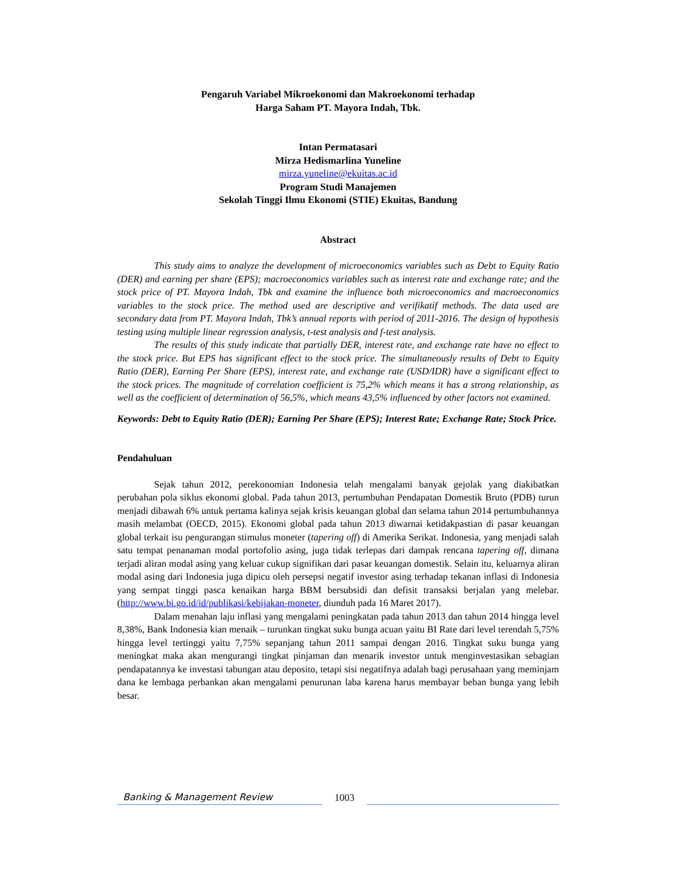Pengaruh Variabel Mikroekonomi dan Makroekonomi terhadap
Harga Saham PT. Mayora Indah, Tbk.
Intan Permatasari
Mirza Hedismarlina Yuneline
mirza.yuneline@ekuitas.ac.id
Program Studi Manajemen
Sekolah Tinggi Ilmu Ekonomi (STIE) Ekuitas, Bandung
Abstract
This study aims to analyze the development of microeconomics variables such as Debt to Equity Ratio (DER) and earning per share (EPS); macroeconomics variables such as interest rate and exchange rate; and the stock price of PT. Mayora Indah, Tbk and examine the influence both microeconomics and macroeconomics variables to the stock price. The method used are descriptive and verifikatif methods. The data used are secondary data from PT. Mayora Indah, Tbk’s annual reports with period of 2011-2016. The design of hypothesis testing using multiple linear regression analysis, t-test analysis and f-test analysis.
The results of this study indicate that partially DER, interest rate, and exchange rate have no effect to the stock price. But EPS has significant effect to the stock price. The simultaneously results of Debt to Equity Ratio (DER), Earning Per Share (EPS), interest rate, and exchange rate (USD/IDR) have a significant effect to the stock prices. The magnitude of correlation coefficient is 75,2% which means it has a strong relationship, as well as the coefficient of determination of 56,5%, which means 43,5% influenced by other factors not examined.
Keywords: Debt to Equity Ratio (DER); Earning Per Share (EPS); Interest Rate; Exchange Rate; Stock Price.
Pendahuluan
Sejak tahun 2012, perekonomian Indonesia telah mengalami banyak gejolak yang diakibatkan perubahan pola siklus ekonomi global. Pada tahun 2013, pertumbuhan Pendapatan Domestik Bruto (PDB) turun menjadi dibawah 6% untuk pertama kalinya sejak krisis keuangan global dan selama tahun 2014 pertumbuhannya masih melambat (OECD, 2015). Ekonomi global pada tahun 2013 diwarnai ketidakpastian di pasar keuangan global terkait isu pengurangan stimulus moneter (tapering off) di Amerika Serikat. Indonesia, yang menjadi salah satu tempat penanaman modal portofolio asing, juga tidak terlepas dari dampak rencana tapering off, dimana terjadi aliran modal asing yang keluar cukup signifikan dari pasar keuangan domestik. Selain itu, keluarnya aliran modal asing dari Indonesia juga dipicu oleh persepsi negatif investor asing terhadap tekanan inflasi di Indonesia yang sempat tinggi pasca kenaikan harga BBM bersubsidi dan defisit transaksi berjalan yang melebar. (http://www.bi.go.id/id/publikasi/kebijakan-moneter, diunduh pada 16 Maret 2017).
Dalam menahan laju inflasi yang mengalami peningkatan pada tahun 2013 dan tahun 2014 hingga level 8,38%, Bank Indonesia kian menaik – turunkan tingkat suku bunga acuan yaitu BI Rate dari level terendah 5,75% hingga level tertinggi yaitu 7,75% sepanjang tahun 2011 sampai dengan 2016. Tingkat suku bunga yang meningkat maka akan mengurangi tingkat pinjaman dan menarik investor untuk menginvestasikan sebagian pendapatannya ke investasi tabungan atau deposito, tetapi sisi negatifnya adalah bagi perusahaan yang meminjam dana ke lembaga perbankan akan mengalami penurunan laba karena harus membayar beban bunga yang lebih besar.
Banking & Management Review
1003